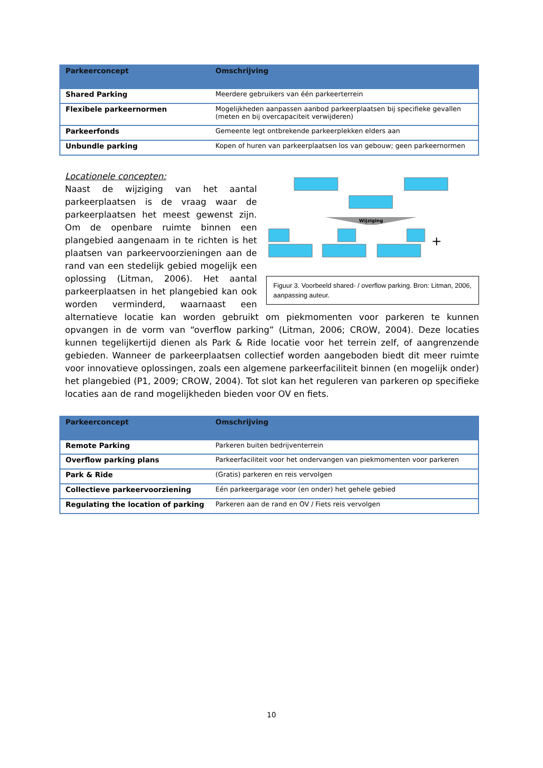| Parkeerconcept | Omschrijving |
| --- | --- |
| Shared Parking | Meerdere gebruikers van één parkeerterrein |
| Flexibele parkeernormen | Mogelijkheden aanpassen aanbod parkeerplaatsen bij specifieke gevallen (meten en bij overcapaciteit verwijderen) |
| Parkeerfonds | Gemeente legt ontbrekende parkeerplekken elders aan |
| Unbundle parking | Kopen of huren van parkeerplaatsen los van gebouw; geen parkeernormen |
Wijziging
+
Figuur 3. Voorbeeld shared- / overflow parking. Bron: Litman, 2006, aanpassing auteur.
Locationele concepten:
Naast de wijziging van het aantal parkeerplaatsen is de vraag waar de parkeerplaatsen het meest gewenst zijn. Om de openbare ruimte binnen een plangebied aangenaam in te richten is het plaatsen van parkeervoorzieningen aan de rand van een stedelijk gebied mogelijk een oplossing (Litman, 2006). Het aantal parkeerplaatsen in het plangebied kan ook worden verminderd, waarnaast een alternatieve locatie kan worden gebruikt om piekmomenten voor parkeren te kunnen opvangen in de vorm van “overflow parking” (Litman, 2006; CROW, 2004). Deze locaties kunnen tegelijkertijd dienen als Park & Ride locatie voor het terrein zelf, of aangrenzende gebieden. Wanneer de parkeerplaatsen collectief worden aangeboden biedt dit meer ruimte voor innovatieve oplossingen, zoals een algemene parkeerfaciliteit binnen (en mogelijk onder) het plangebied (P1, 2009; CROW, 2004). Tot slot kan het reguleren van parkeren op specifieke locaties aan de rand mogelijkheden bieden voor OV en fiets.
| Parkeerconcept | Omschrijving |
| --- | --- |
| Remote Parking | Parkeren buiten bedrijventerrein |
| Overflow parking plans | Parkeerfaciliteit voor het ondervangen van piekmomenten voor parkeren |
| Park & Ride | (Gratis) parkeren en reis vervolgen |
| Collectieve parkeervoorziening | Eén parkeergarage voor (en onder) het gehele gebied |
| Regulating the location of parking | Parkeren aan de rand en OV / Fiets reis vervolgen |
10